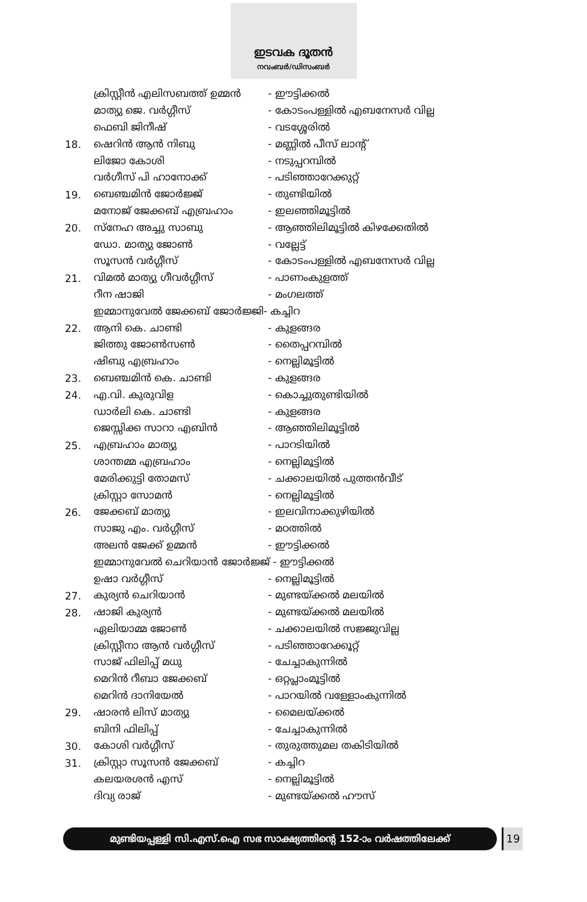ഇടവക ദൂതൻ
നവംബർ/ഡിസംബർ
| | ക്രിസ്റ്റീൻ എലിസബത്ത് ഉമ്മൻ | - ഈട്ടിക്കൽ |
| | മാത്യു ജെ. വർഗ്ഗീസ് | - കോടംപള്ളിൽ എബനേസർ വില്ല |
| | ഫെബി ജിനീഷ് | - വടശ്ശേരിൽ |
| 18. | ഷെറിൻ ആൻ നിബു | - മണ്ണിൽ പീസ് ലാന്റ് |
| | ലിജോ കോശി | - നടുപ്പറമ്പിൽ |
| | വർഗീസ് പി ഹാനോക്ക് | - പടിഞ്ഞാറേക്കുറ്റ് |
| 19. | ബെഞ്ചമിൻ ജോർജ്ജ് | - തുണ്ടിയിൽ |
| | മനോജ് ജേക്കബ് എബ്രഹാം | - ഇലഞ്ഞിമൂട്ടിൽ |
| 20. | സ്നേഹ അച്ചു സാബു | - ആഞ്ഞിലിമൂട്ടിൽ കിഴക്കേതിൽ |
| | ഡോ. മാത്യു ജോൺ | - വല്ലേട്ട് |
| | സൂസൻ വർഗ്ഗീസ് | - കോടംപള്ളിൽ എബനേസർ വില്ല |
| 21. | വിമൽ മാത്യു ഗീവർഗ്ഗീസ് | - പാണംകുളത്ത് |
| | റീന ഷാജി | - മംഗലത്ത് |
| | ഇമ്മാനുവേൽ ജേക്കബ് ജോർജ്ജി- കച്ചിറ | |
| 22. | ആനി കെ. ചാണ്ടി | - കുളങ്ങര |
| | ജിത്തു ജോൺസൺ | - തൈപ്പറമ്പിൽ |
| | ഷിബു എബ്രഹാം | - നെല്ലിമൂട്ടിൽ |
| 23. | ബെഞ്ചമിൻ കെ. ചാണ്ടി | - കുളങ്ങര |
| 24. | എ.വി. കുരുവിള | - കൊച്ചുതുണ്ടിയിൽ |
| | ഡാർലി കെ. ചാണ്ടി | - കുളങ്ങര |
| | ജെസ്സിക്ക സാറാ എബിൻ | - ആഞ്ഞിലിമൂട്ടിൽ |
| 25. | എബ്രഹാം മാത്യു | - പാറടിയിൽ |
| | ശാന്തമ്മ എബ്രഹാം | - നെല്ലിമൂട്ടിൽ |
| | മേരിക്കുട്ടി തോമസ് | - ചക്കാലയിൽ പുത്തൻവീട് |
| | ക്രിസ്റ്റാ സോമൻ | - നെല്ലിമൂട്ടിൽ |
| 26. | ജേക്കബ് മാത്യു | - ഇലവിനാക്കുഴിയിൽ |
| | സാജു എം. വർഗ്ഗീസ് | - മഠത്തിൽ |
| | അലൻ ജേക്ക് ഉമ്മൻ | - ഈട്ടിക്കൽ |
| | ഇമ്മാനുവേൽ ചെറിയാൻ ജോർജ്ജ് - ഈട്ടിക്കൽ | |
| | ഉഷാ വർഗ്ഗീസ് | - നെല്ലിമൂട്ടിൽ |
| 27. | കുര്യൻ ചെറിയാൻ | - മുണ്ടയ്ക്കൽ മലയിൽ |
| 28. | ഷാജി കുര്യൻ | - മുണ്ടയ്ക്കൽ മലയിൽ |
| | ഏലിയാമ്മ ജോൺ | - ചക്കാലയിൽ സജ്ജുവില്ല |
| | ക്രിസ്റ്റീനാ ആൻ വർഗ്ഗീസ് | - പടിഞ്ഞാറേക്കൂറ്റ് |
| | സാജ് ഫിലിപ്പ് മധു | - ചേച്ചാകുന്നിൽ |
| | മെറിൻ റീബാ ജേക്കബ് | - ഒറ്റപ്ലാംമൂട്ടിൽ |
| | മെറിൻ ദാനിയേൽ | - പാറയിൽ വള്ളോംകുന്നിൽ |
| 29. | ഷാരൻ ലിസ് മാത്യു | - മൈലയ്ക്കൽ |
| | ബിനി ഫിലിപ്പ് | - ചേച്ചാകുന്നിൽ |
| 30. | കോശി വർഗ്ഗീസ് | - തുരുത്തുമല തകിടിയിൽ |
| 31. | ക്രിസ്റ്റാ സൂസൻ ജേക്കബ് | - കച്ചിറ |
| | കലയരശൻ എസ് | - നെല്ലിമൂട്ടിൽ |
| | ദിവ്യ രാജ് | - മുണ്ടയ്ക്കൽ ഹൗസ് |
മുണ്ടിയപ്പള്ളി സി.എസ്.ഐ സഭ സാക്ഷ്യത്തിന്റെ 152-ാം വർഷത്തിലേക്ക് 19